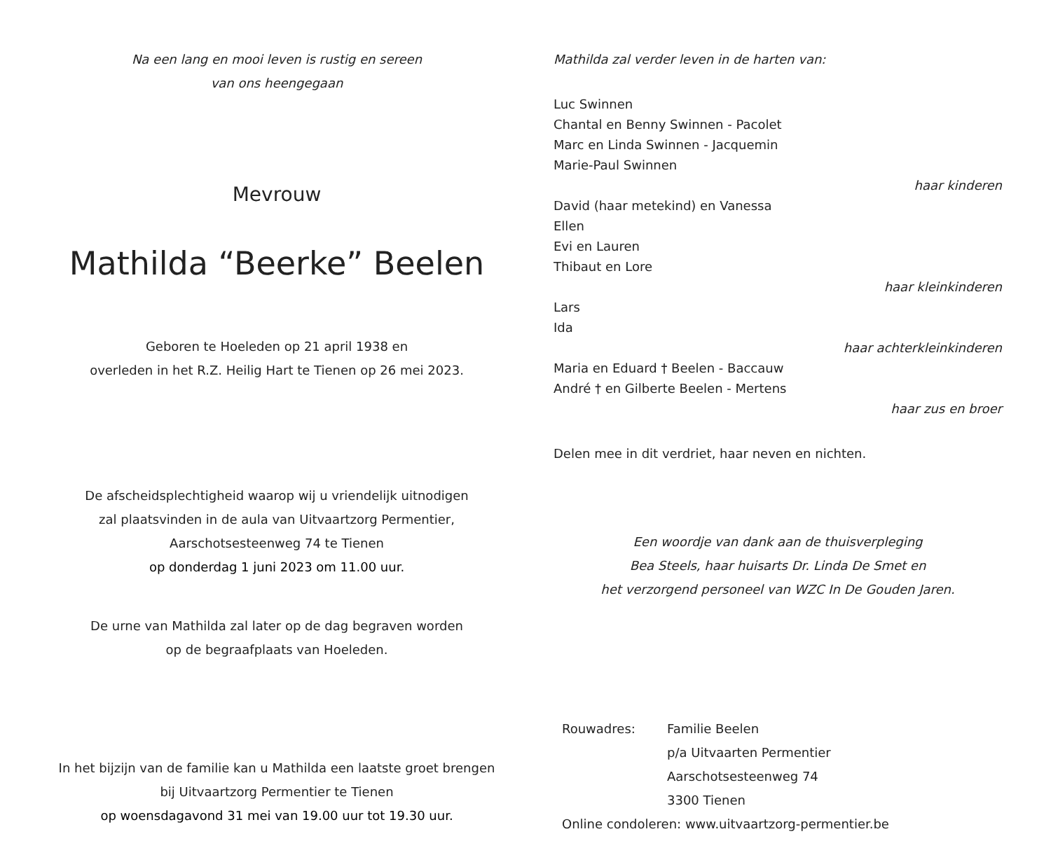Na een lang en mooi leven is rustig en sereen
van ons heengegaan
Mevrouw
Mathilda “Beerke” Beelen
Geboren te Hoeleden op 21 april 1938 en
overleden in het R.Z. Heilig Hart te Tienen op 26 mei 2023.
De afscheidsplechtigheid waarop wij u vriendelijk uitnodigen
zal plaatsvinden in de aula van Uitvaartzorg Permentier,
Aarschotsesteenweg 74 te Tienen
op donderdag 1 juni 2023 om 11.00 uur.
De urne van Mathilda zal later op de dag begraven worden
op de begraafplaats van Hoeleden.
In het bijzijn van de familie kan u Mathilda een laatste groet brengen
bij Uitvaartzorg Permentier te Tienen
op woensdagavond 31 mei van 19.00 uur tot 19.30 uur.
Mathilda zal verder leven in de harten van:
Luc Swinnen
Chantal en Benny Swinnen - Pacolet
Marc en Linda Swinnen - Jacquemin
Marie-Paul Swinnen
haar kinderen
David (haar metekind) en Vanessa
Ellen
Evi en Lauren
Thibaut en Lore
haar kleinkinderen
Lars
Ida
haar achterkleinkinderen
Maria en Eduard † Beelen - Baccauw
André † en Gilberte Beelen - Mertens
haar zus en broer
Delen mee in dit verdriet, haar neven en nichten.
Een woordje van dank aan de thuisverpleging
Bea Steels, haar huisarts Dr. Linda De Smet en
het verzorgend personeel van WZC In De Gouden Jaren.
Rouwadres: Familie Beelen
p/a Uitvaarten Permentier
Aarschotsesteenweg 74
3300 Tienen
Online condoleren: www.uitvaartzorg-permentier.be